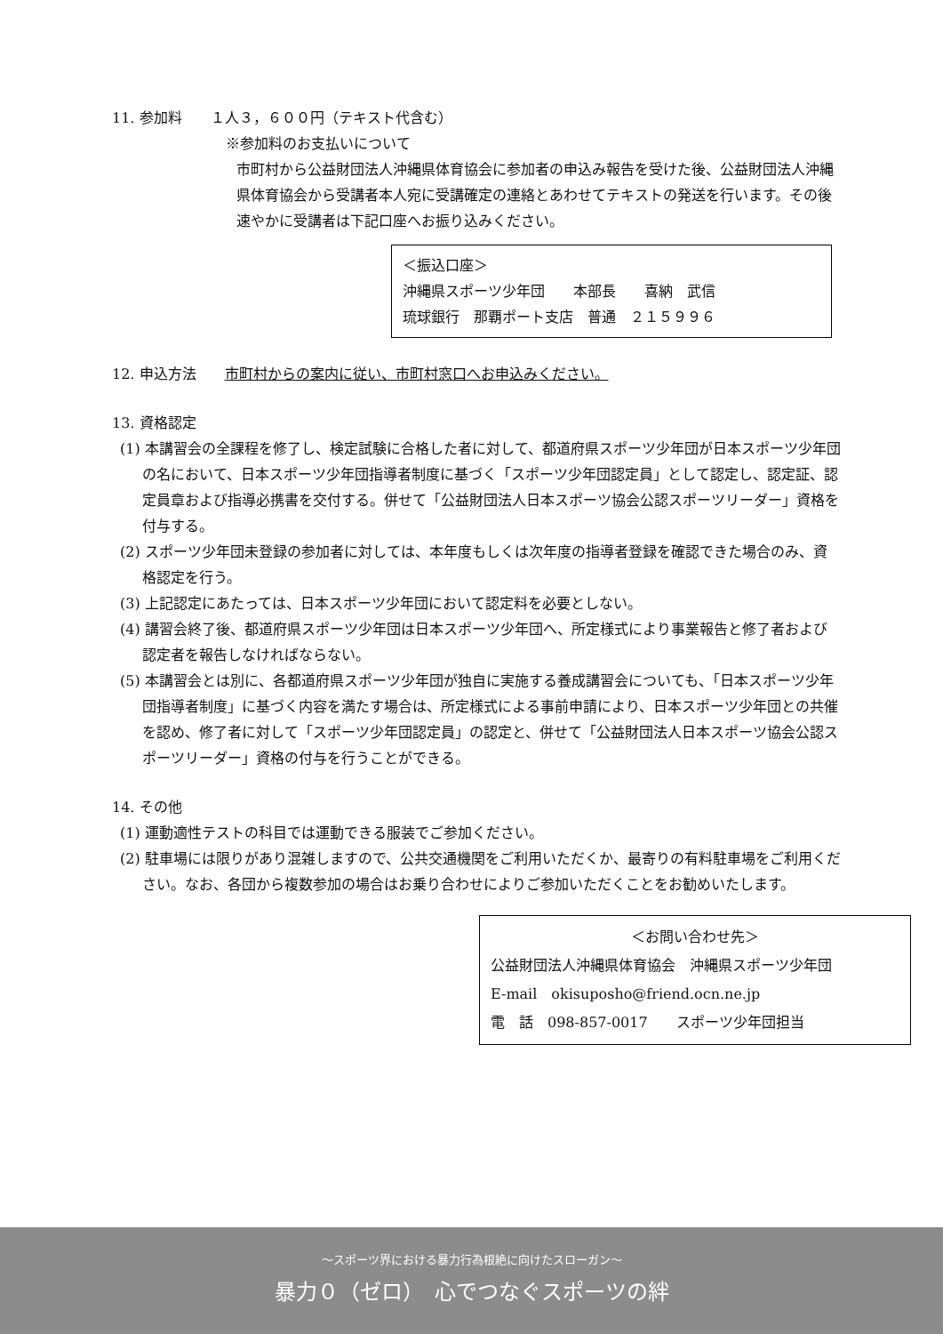11. 参加料　　１人３，６００円（テキスト代含む）
※参加料のお支払いについて
市町村から公益財団法人沖縄県体育協会に参加者の申込み報告を受けた後、公益財団法人沖縄県体育協会から受講者本人宛に受講確定の連絡とあわせてテキストの発送を行います。その後速やかに受講者は下記口座へお振り込みください。
＜振込口座＞
沖縄県スポーツ少年団　　本部長　　喜納　武信
琉球銀行　那覇ポート支店　普通　２１５９９６
12. 申込方法　　市町村からの案内に従い、市町村窓口へお申込みください。
13. 資格認定
(1) 本講習会の全課程を修了し、検定試験に合格した者に対して、都道府県スポーツ少年団が日本スポーツ少年団の名において、日本スポーツ少年団指導者制度に基づく「スポーツ少年団認定員」として認定し、認定証、認定員章および指導必携書を交付する。併せて「公益財団法人日本スポーツ協会公認スポーツリーダー」資格を付与する。
(2) スポーツ少年団未登録の参加者に対しては、本年度もしくは次年度の指導者登録を確認できた場合のみ、資格認定を行う。
(3) 上記認定にあたっては、日本スポーツ少年団において認定料を必要としない。
(4) 講習会終了後、都道府県スポーツ少年団は日本スポーツ少年団へ、所定様式により事業報告と修了者および認定者を報告しなければならない。
(5) 本講習会とは別に、各都道府県スポーツ少年団が独自に実施する養成講習会についても、「日本スポーツ少年団指導者制度」に基づく内容を満たす場合は、所定様式による事前申請により、日本スポーツ少年団との共催を認め、修了者に対して「スポーツ少年団認定員」の認定と、併せて「公益財団法人日本スポーツ協会公認スポーツリーダー」資格の付与を行うことができる。
14. その他
(1) 運動適性テストの科目では運動できる服装でご参加ください。
(2) 駐車場には限りがあり混雑しますので、公共交通機関をご利用いただくか、最寄りの有料駐車場をご利用ください。なお、各団から複数参加の場合はお乗り合わせによりご参加いただくことをお勧めいたします。
＜お問い合わせ先＞
公益財団法人沖縄県体育協会　沖縄県スポーツ少年団
E-mail　okisuposho@friend.ocn.ne.jp
電　話　098-857-0017　　スポーツ少年団担当
～スポーツ界における暴力行為根絶に向けたスローガン～
暴力０（ゼロ）　心でつなぐスポーツの絆